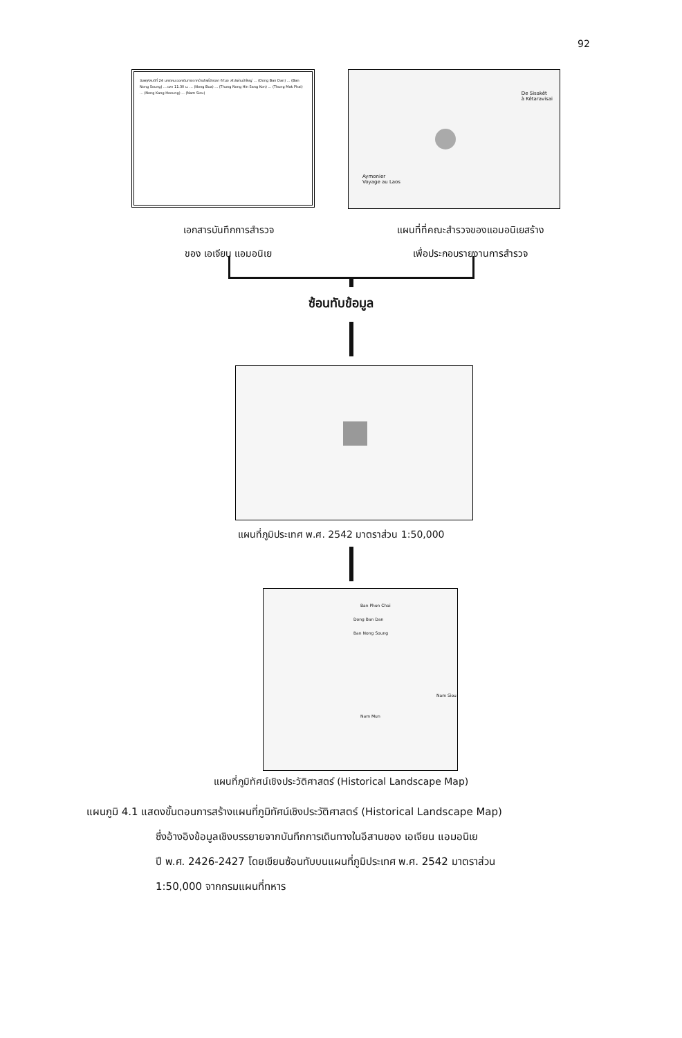92
วันพฤหัสบดีที่ 24 มกราคม ออกเดินทางจากบ้านโพธิ์ชัยเวลา 6 โมง สไปรผ่านป่าใหญ่ ... (Dong Ban Dan) ... (Ban Nong Soung) ... เวลา 11.30 น. ... (Nong Bua) ... (Thung Nong Hin Sang Kon) ... (Thung Mak Phai) ... (Nong Kang Hoeung) ... (Nam Siou)
De Sisakêt
à Kêtaravisai
Aymonier
Voyage au Laos
เอกสารบันทึกการสำรวจ
ของ เอเจียน แอมอนิเย
แผนที่ที่คณะสำรวจของแอมอนิเยสร้าง
เพื่อประกอบรายงานการสำรวจ
ซ้อนทับข้อมูล
แผนที่ภูมิประเทศ พ.ศ. 2542 มาตราส่วน 1:50,000
Ban Phon Chai
Dong Ban Dan
Ban Nong Soung
Nam Mun
Nam Siou
แผนที่ภูมิทัศน์เชิงประวัติศาสตร์ (Historical Landscape Map)
แผนภูมิ 4.1 แสดงขั้นตอนการสร้างแผนที่ภูมิทัศน์เชิงประวัติศาสตร์ (Historical Landscape Map)
ซึ่งอ้างอิงข้อมูลเชิงบรรยายจากบันทึกการเดินทางในอีสานของ เอเจียน แอมอนิเย
ปี พ.ศ. 2426-2427 โดยเขียนซ้อนทับบนแผนที่ภูมิประเทศ พ.ศ. 2542 มาตราส่วน
1:50,000 จากกรมแผนที่ทหาร